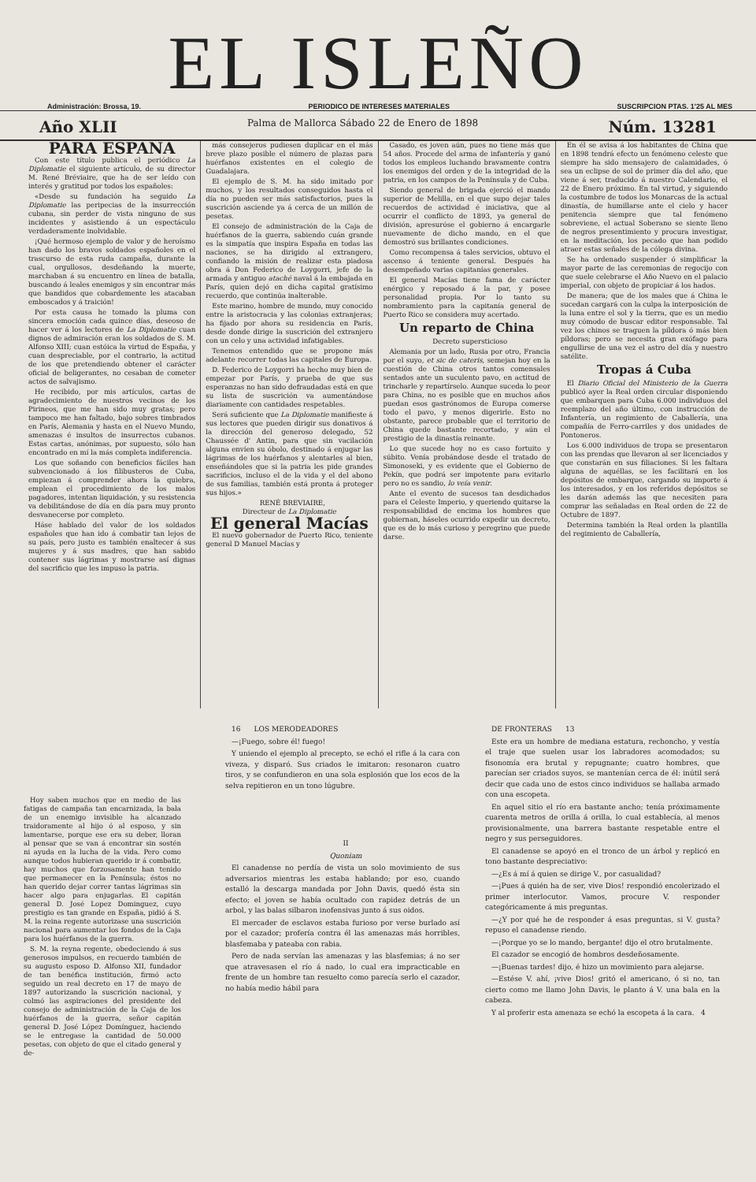EL ISLEÑO
Administración: Brossa, 19. PERIODICO DE INTERESES MATERIALES SUSCRIPCION PTAS. 1'25 AL MES
Año XLII Palma de Mallorca Sábado 22 de Enero de 1898 Núm. 13281
PARA ESPAÑA
Con este título publica el periódico La Diplomatie el siguiente artículo, de su director M. René Bréviaire, que ha de ser leído con interés y gratitud por todos los españoles:
«Desde su fundación ha seguido La Diplomatie las peripecias de la insurrección cubana, sin perder de vista ninguno de sus incidentes y asistiendo á un espectáculo verdaderamente inolvidable.
¡Qué hermoso ejemplo de valor y de heroísmo han dado los bravos soldados españoles en el trascurso de esta ruda campaña, durante la cual, orgullosos, desdeñando la muerte, marchaban á su encuentro en línea de batalla, buscando á leales enemigos y sin encontrar más que bandidos que cobardemente les atacaban emboscados y á traición!
Por esta causa he tomado la pluma con sincera emoción cada quince días, deseoso de hacer ver á los lectores de La Diplomatie cuan dignos de admiración eran los soldados de S. M. Alfonso XIII; cuan estóica la virtud de España, y cuan despreciable, por el contrario, la actitud de los que pretendiendo obtener el carácter oficial de beligerantes, no cesaban de cometer actos de salvajismo.
He recibido, por mis artículos, cartas de agradecimiento de nuestros vecinos de los Pirineos, que me han sido muy gratas; pero tampoco me han faltado, bajo sobres timbrados en París, Alemania y hasta en el Nuevo Mundo, amenazas é insultos de insurrectos cubanos. Estas cartas, anónimas, por supuesto, sólo han encontrado en mí la más completa indiferencia.
Los que soñando con beneficios fáciles han subvencionado á los filibusteros de Cuba, empiezan á comprender ahora la quiebra, emplean el procedimiento de los malos pagadores, intentan liquidación, y su resistencia va debilitándose de día en día para muy pronto desvanecerse por completo.
Háse hablado del valor de los soldados españoles que han ido á combatir tan lejos de su país, pero justo es también enaltecer á sus mujeres y á sus madres, que han sabido contener sus lágrimas y mostrarse así dignas del sacrificio que les impuso la patria.
más consejeros pudiesen duplicar en el más breve plazo posible el número de plazas para huérfanos existentes en el colegio de Guadalajara.
El ejemplo de S. M. ha sido imitado por muchos, y los resultados conseguidos hasta el día no pueden ser más satisfactorios, pues la suscrición asciende ya á cerca de un millón de pesetas.
El consejo de administración de la Caja de huérfanos de la guerra, sabiendo cuán grande es la simpatía que inspira España en todas las naciones, se ha dirigido al extrangero, confiando la misión de realizar esta piadosa obra á Don Federico de Loygorri, jefe de la armada y antiguo ataché naval á la embajada en París, quien dejó en dicha capital gratísimo recuerdo, que continúa inalterable.
Este marino, hombre de mundo, muy conocido entre la aristocracia y las colonias extranjeras; ha fijado por ahora su residencia en París, desde donde dirige la suscrición del extranjero con un celo y una actividad infatigables.
Tenemos entendido que se propone más adelante recorrer todas las capitales de Europa.
D. Federico de Loygorri ha hecho muy bien de empezar por París, y prueba de que sus esperanzas no han sido defraudadas está en que su lista de suscrición va aumentándose diariamente con cantidades respetables.
Será suficiente que La Diplomatie manifieste á sus lectores que pueden dirigir sus donativos á la dirección del generoso delegado, 52 Chaussée d' Antin, para que sin vacilación alguna envíen su óbolo, destinado á enjugar las lágrimas de los huérfanos y alentarles al bien, enseñándoles que si la patria les pide grandes sacrificios, incluso el de la vida y el del abono de sus familias, también está pronta á proteger sus hijos.»
RENÉ BREVIAIRE,
Directeur de La Diplomatie
El general Macías
El nuevo gobernador de Puerto Rico, teniente general D Manuel Macías y
Casado, es joven aún, pues no tiene más que 54 años. Procede del arma de infantería y ganó todos los empleos luchando bravamente contra los enemigos del orden y de la integridad de la patria, en los campos de la Península y de Cuba.
Siendo general de brigada ejerció el mando superior de Melilla, en el que supo dejar tales recuerdos de actividad é iniciativa, que al ocurrir el conflicto de 1893, ya general de división, apresuróse el gobierno á encargarle nuevamente de dicho mando, en el que demostró sus brillantes condiciones.
Como recompensa á tales servicios, obtuvo el ascenso á teniente general. Después ha desempeñado varias capitanías generales.
El general Macías tiene fama de carácter enérgico y reposado á la par, y posee personalidad propia. Por lo tanto su nombramiento para la capitanía general de Puerto Rico se considera muy acertado.
Un reparto de China
Decreto supersticioso
Alemania por un lado, Rusia por otro, Francia por el suyo, et sic de cateris, semejan hoy en la cuestión de China otros tantos comensales sentados ante un suculento pavo, en actitud de trincharle y repartírselo. Aunque suceda lo peor para China, no es posible que en muchos años puedan esos gastrónomos de Europa comerse todo el pavo, y menos digerirle. Esto no obstante, parece probable que el territorio de China quede bastante recortado, y aún el prestigio de la dinastía reinante.
Lo que sucede hoy no es caso fortuito y súbito. Venía probándose desde el tratado de Simonoseki, y es evidente que el Gobierno de Pekín, que podrá ser impotente para evitarlo pero no es sandio, lo veía venir.
Ante el evento de sucesos tan desdichados para el Celeste Imperio, y queriendo quitarse la responsabilidad de encima los hombres que gobiernan, háseles ocurrido expedir un decreto, que es de lo más curioso y peregrino que puede darse.
En él se avisa á los habitantes de China que en 1898 tendrá efecto un fenómeno celeste que siempre ha sido mensajero de calamidades, ó sea un eclipse de sol de primer día del año, que viene á ser, traducido á nuestro Calendario, el 22 de Enero próximo. En tal virtud, y siguiendo la costumbre de todos los Monarcas de la actual dinastía, de humillarse ante el cielo y hacer penitencia siempre que tal fenómeno sobreviene, el actual Soberano se siente lleno de negros presentimiento y procura investigar, en la meditación, los pecado que han podido atraer estas señales de la cólega divina.
Se ha ordenado suspender ó simplificar la mayor parte de las ceremonias de regocijo con que suele celebrarse el Año Nuevo en el palacio imperial, con objeto de propiciar á los hados.
De manera; que de los males que á China le sucedan cargará con la culpa la interposición de la luna entre el sol y la tierra, que es un medio muy cómodo de buscar editor responsable. Tal vez los chinos se traguen la píldora ó más bien píldoras; pero se necesita gran exófago para engullirse de una vez el astro del día y nuestro satélite.
Tropas á Cuba
El Diario Oficial del Ministerio de la Guerra publicó ayer la Real orden circular disponiendo que embarquen para Cuba 6.000 individuos del reemplazo del año último, con instrucción de Infantería, un regimiento de Caballería, una compañía de Ferro-carriles y dos unidades de Pontoneros.
Los 6.000 individuos de tropa se presentaron con las prendas que llevaron al ser licenciados y que constarán en sus filiaciones. Si les faltara alguna de aquéllas, se les facilitará en los depósitos de embarque, cargando su importe á los interesados, y en los referidos depósitos se les darán además las que necesiten para comprar las señaladas en Real orden de 22 de Octubre de 1897.
Determina también la Real orden la plantilla del regimiento de Caballería,
Hoy saben muchos que en medio de las fatigas de campaña tan encarnizada, la bala de un enemigo invisible ha alcanzado traidoramente al hijo ó al esposo, y sin lamentarse, porque ese era su deber, lloran al pensar que se van á encontrar sin sostén ni ayuda en la lucha de la vida. Pero como aunque todos hubieran querido ir á combatir, hay muchos que forzosamente han tenido que permanecer en la Península; éstos no han querido dejar correr tantas lágrimas sin hacer algo para enjugarlas. El capitán general D. José Lopez Dominguez, cuyo prestigio es tan grande en España, pidió á S. M. la reina regente autorizase una suscrición nacional para aumentar los fondos de la Caja para los huérfanos de la guerra.
S. M. la reyna regente, obedeciendo á sus generosos impulsos, en recuerdo también de su augusto esposo D. Alfonso XII, fundador de tan benéfica institución, firmó acto seguido un real decreto en 17 de mayo de 1897 autorizando la suscrición nacional, y colmó las aspiraciones del presidente del consejo de administración de la Caja de los huérfanos de la guerra, señor capitán general D. José López Domínguez, haciendo se le entregase la cantidad de 50.000 pesetas, con objeto de que el citado general y de-
16 LOS MERODEADORES
—¡Fuego, sobre él! fuego!
Y uniendo el ejemplo al precepto, se echó el rifle á la cara con viveza, y disparó. Sus criados le imitaron: resonaron cuatro tiros, y se confundieron en una sola esplosión que los ecos de la selva repitieron en un tono lúgubre.
II
Quoniam
El canadense no perdía de vista un solo movimiento de sus adversarios mientras les estaba hablando; por eso, cuando estalló la descarga mandada por John Davis, quedó ésta sin efecto; el joven se había ocultado con rapidez detrás de un arbol, y las balas silbaron inofensivas junto á sus oidos.
El mercader de esclavos estaba furioso por verse burlado así por el cazador; profería contra él las amenazas más horribles, blasfemaba y pateaba con rabia.
Pero de nada servían las amenazas y las blasfemias; á no ser que atravesasen el río á nado, lo cual era impracticable en frente de un hombre tan resuelto como parecía serlo el cazador, no había medio hábil para
DE FRONTERAS 13
Este era un hombre de mediana estatura, rechoncho, y vestía el traje que suelen usar los labradores acomodados; su fisonomía era brutal y repugnante; cuatro hombres, que parecían ser criados suyos, se mantenían cerca de él: inútil será decir que cada uno de estos cinco individuos se hallaba armado con una escopeta.
En aquel sitio el río era bastante ancho; tenía próximamente cuarenta metros de orilla á orilla, lo cual establecía, al menos provisionalmente, una barrera bastante respetable entre el negro y sus perseguidores.
El canadense se apoyó en el tronco de un árbol y replicó en tono bastante despreciativo:
—¿Es á mí á quien se dirige V., por casualidad?
—¡Pues á quién ha de ser, vive Dios! respondió encolerizado el primer interlocutor. Vamos, procure V. responder categóricamente á mis preguntas.
—¿Y por qué he de responder á esas preguntas, si V. gusta? repuso el canadense riendo.
—¡Porque yo se lo mando, bergante! dijo el otro brutalmente.
El cazador se encogió de hombros desdeñosamente.
—¡Buenas tardes! dijo, é hizo un movimiento para alejarse.
—Estése V. ahí, ¡vive Dios! gritó el americano, ó si no, tan cierto como me llamo John Davis, le planto á V. una bala en la cabeza.
Y al proferir esta amenaza se echó la escopeta á la cara. 4